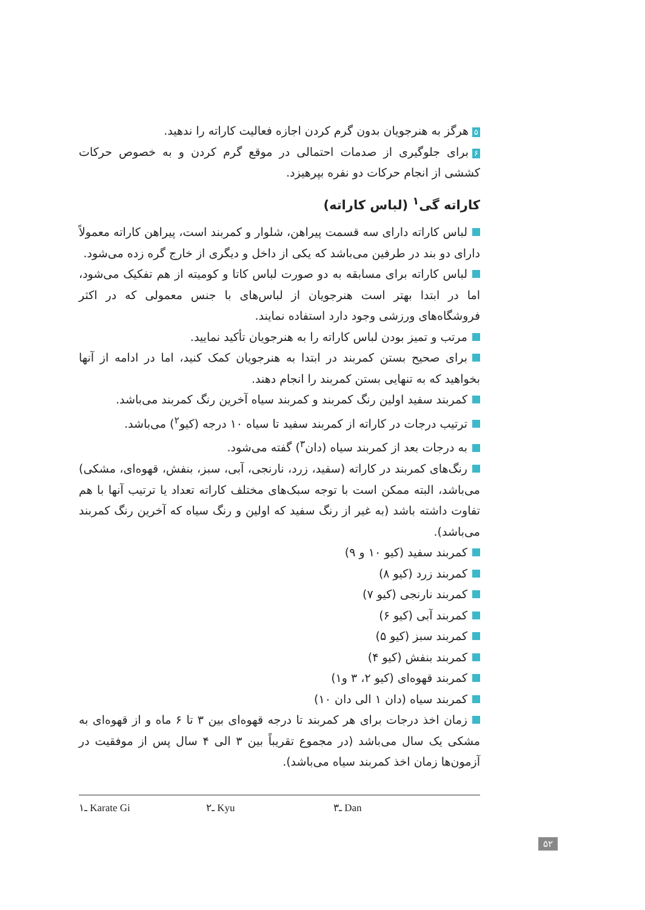۵ هرگز به هنرجویان بدون گرم کردن اجازه فعالیت کاراته را ندهید.
۶ برای جلوگیری از صدمات احتمالی در موقع گرم کردن و به خصوص حرکات کششی از انجام حرکات دو نفره بپرهیزد.
کاراته گی<sup>۱</sup> (لباس کاراته)
لباس کاراته دارای سه قسمت پیراهن، شلوار و کمربند است، پیراهن کاراته معمولاً دارای دو بند در طرفین می‌باشد که یکی از داخل و دیگری از خارج گره زده می‌شود.
لباس کاراته برای مسابقه به دو صورت لباس کاتا و کومیته از هم تفکیک می‌شود، اما در ابتدا بهتر است هنرجویان از لباس‌های با جنس معمولی که در اکثر فروشگاه‌های ورزشی وجود دارد استفاده نمایند.
مرتب و تمیز بودن لباس کاراته را به هنرجویان تأکید نمایید.
برای صحیح بستن کمربند در ابتدا به هنرجویان کمک کنید، اما در ادامه از آنها بخواهید که به تنهایی بستن کمربند را انجام دهند.
کمربند سفید اولین رنگ کمربند و کمربند سیاه آخرین رنگ کمربند می‌باشد.
ترتیب درجات در کاراته از کمربند سفید تا سیاه ۱۰ درجه (کیو<sup>۲</sup>) می‌باشد.
به درجات بعد از کمربند سیاه (دان<sup>۳</sup>) گفته می‌شود.
رنگ‌های کمربند در کاراته (سفید، زرد، نارنجی، آبی، سبز، بنفش، قهوه‌ای، مشکی) می‌باشد، البته ممکن است با توجه سبک‌های مختلف کاراته تعداد یا ترتیب آنها با هم تفاوت داشته باشد (به غیر از رنگ سفید که اولین و رنگ سیاه که آخرین رنگ کمربند می‌باشد).
کمربند سفید (کیو ۱۰ و ۹)
کمربند زرد (کیو ۸)
کمربند نارنجی (کیو ۷)
کمربند آبی (کیو ۶)
کمربند سبز (کیو ۵)
کمربند بنفش (کیو ۴)
کمربند قهوه‌ای (کیو ۲، ۳ و۱)
کمربند سیاه (دان ۱ الی دان ۱۰)
زمان اخذ درجات برای هر کمربند تا درجه قهوه‌ای بین ۳ تا ۶ ماه و از قهوه‌ای به مشکی یک سال می‌باشد (در مجموع تقریباً بین ۳ الی ۴ سال پس از موفقیت در آزمون‌ها زمان اخذ کمربند سیاه می‌باشد).
۱ـ Karate Gi ۲ـ Kyu ۳ـ Dan
۵۲